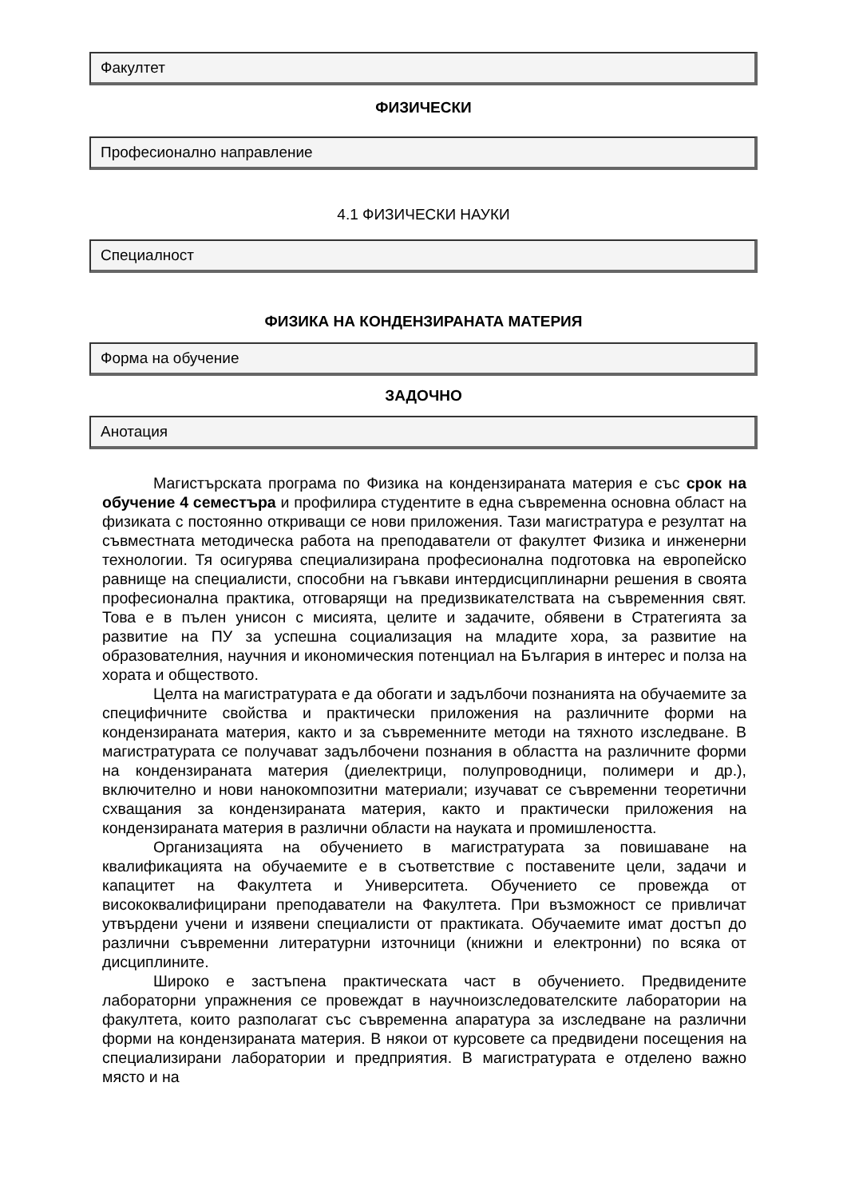Факултет
ФИЗИЧЕСКИ
Професионално направление
4.1 ФИЗИЧЕСКИ НАУКИ
Специалност
ФИЗИКА НА КОНДЕНЗИРАНАТА МАТЕРИЯ
Форма на обучение
ЗАДОЧНО
Анотация
Магистърската програма по Физика на кондензираната материя е със срок на обучение 4 семестъра и профилира студентите в една съвременна основна област на физиката с постоянно откриващи се нови приложения. Тази магистратура е резултат на съвместната методическа работа на преподаватели от факултет Физика и инженерни технологии. Тя осигурява специализирана професионална подготовка на европейско равнище на специалисти, способни на гъвкави интердисциплинарни решения в своята професионална практика, отговарящи на предизвикателствата на съвременния свят. Това е в пълен унисон с мисията, целите и задачите, обявени в Стратегията за развитие на ПУ за успешна социализация на младите хора, за развитие на образователния, научния и икономическия потенциал на България в интерес и полза на хората и обществото.
Целта на магистратурата е да обогати и задълбочи познанията на обучаемите за специфичните свойства и практически приложения на различните форми на кондензираната материя, както и за съвременните методи на тяхното изследване. В магистратурата се получават задълбочени познания в областта на различните форми на кондензираната материя (диелектрици, полупроводници, полимери и др.), включително и нови нанокомпозитни материали; изучават се съвременни теоретични схващания за кондензираната материя, както и практически приложения на кондензираната материя в различни области на науката и промишлеността.
Организацията на обучението в магистратурата за повишаване на квалификацията на обучаемите е в съответствие с поставените цели, задачи и капацитет на Факултета и Университета. Обучението се провежда от висококвалифицирани преподаватели на Факултета. При възможност се привличат утвърдени учени и изявени специалисти от практиката. Обучаемите имат достъп до различни съвременни литературни източници (книжни и електронни) по всяка от дисциплините.
Широко е застъпена практическата част в обучението. Предвидените лабораторни упражнения се провеждат в научноизследователските лаборатории на факултета, които разполагат със съвременна апаратура за изследване на различни форми на кондензираната материя. В някои от курсовете са предвидени посещения на специализирани лаборатории и предприятия. В магистратурата е отделено важно място и на